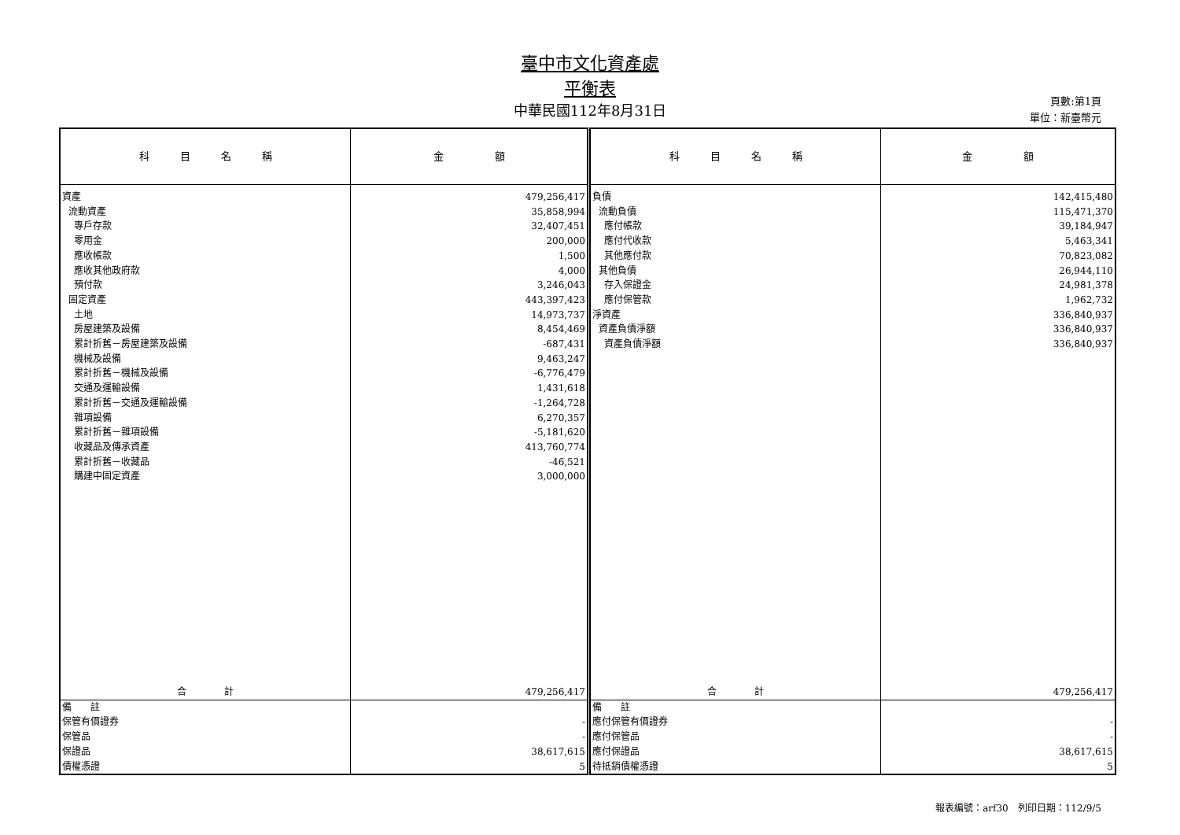臺中市文化資產處
平衡表
中華民國112年8月31日
頁數:第1頁
單位：新臺幣元
| 科 目 名 稱 | 金 額 | 科 目 名 稱 | 金 額 |
| --- | --- | --- | --- |
| 資產 | 479,256,417 | 負債 | 142,415,480 |
| 流動資產 | 35,858,994 | 流動負債 | 115,471,370 |
| 專戶存款 | 32,407,451 | 應付帳款 | 39,184,947 |
| 零用金 | 200,000 | 應付代收款 | 5,463,341 |
| 應收帳款 | 1,500 | 其他應付款 | 70,823,082 |
| 應收其他政府款 | 4,000 | 其他負債 | 26,944,110 |
| 預付款 | 3,246,043 | 存入保證金 | 24,981,378 |
| 固定資產 | 443,397,423 | 應付保管款 | 1,962,732 |
| 土地 | 14,973,737 | 淨資產 | 336,840,937 |
| 房屋建築及設備 | 8,454,469 | 資產負債淨額 | 336,840,937 |
| 累計折舊－房屋建築及設備 | -687,431 | 資產負債淨額 | 336,840,937 |
| 機械及設備 | 9,463,247 | | |
| 累計折舊－機械及設備 | -6,776,479 | | |
| 交通及運輸設備 | 1,431,618 | | |
| 累計折舊－交通及運輸設備 | -1,264,728 | | |
| 雜項設備 | 6,270,357 | | |
| 累計折舊－雜項設備 | -5,181,620 | | |
| 收藏品及傳承資產 | 413,760,774 | | |
| 累計折舊－收藏品 | -46,521 | | |
| 購建中固定資產 | 3,000,000 | | |
| 合 計 | 479,256,417 | 合 計 | 479,256,417 |
| 備 註 | | 備 註 | |
| 保管有價證券 | - | 應付保管有價證券 | - |
| 保管品 | - | 應付保管品 | - |
| 保證品 | 38,617,615 | 應付保證品 | 38,617,615 |
| 債權憑證 | 5 | 待抵銷債權憑證 | 5 |
報表編號：arf30　列印日期：112/9/5